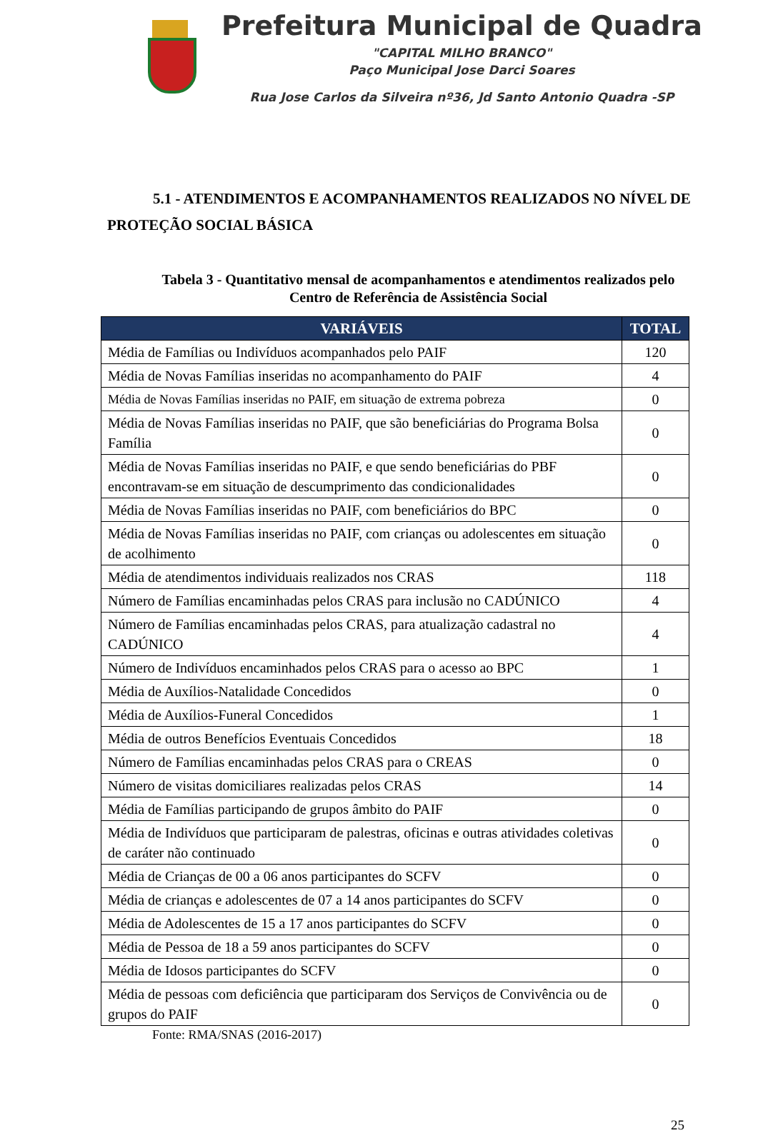Prefeitura Municipal de Quadra
"CAPITAL MILHO BRANCO"
Paço Municipal Jose Darci Soares
Rua Jose Carlos da Silveira nº36, Jd Santo Antonio Quadra -SP
5.1 - ATENDIMENTOS E ACOMPANHAMENTOS REALIZADOS NO NÍVEL DE PROTEÇÃO SOCIAL BÁSICA
Tabela 3 - Quantitativo mensal de acompanhamentos e atendimentos realizados pelo Centro de Referência de Assistência Social
| VARIÁVEIS | TOTAL |
| --- | --- |
| Média de Famílias ou Indivíduos acompanhados pelo PAIF | 120 |
| Média de Novas Famílias inseridas no acompanhamento do PAIF | 4 |
| Média de Novas Famílias inseridas no PAIF, em situação de extrema pobreza | 0 |
| Média de Novas Famílias inseridas no PAIF, que são beneficiárias do Programa Bolsa Família | 0 |
| Média de Novas Famílias inseridas no PAIF, e que sendo beneficiárias do PBF encontravam-se em situação de descumprimento das condicionalidades | 0 |
| Média de Novas Famílias inseridas no PAIF, com beneficiários do BPC | 0 |
| Média de Novas Famílias inseridas no PAIF, com crianças ou adolescentes em situação de acolhimento | 0 |
| Média de atendimentos individuais realizados nos CRAS | 118 |
| Número de Famílias encaminhadas pelos CRAS para inclusão no CADÚNICO | 4 |
| Número de Famílias encaminhadas pelos CRAS, para atualização cadastral no CADÚNICO | 4 |
| Número de Indivíduos encaminhados pelos CRAS para o acesso ao BPC | 1 |
| Média de Auxílios-Natalidade Concedidos | 0 |
| Média de Auxílios-Funeral Concedidos | 1 |
| Média de outros Benefícios Eventuais Concedidos | 18 |
| Número de Famílias encaminhadas pelos CRAS para o CREAS | 0 |
| Número de visitas domiciliares realizadas pelos CRAS | 14 |
| Média de Famílias participando de grupos âmbito do PAIF | 0 |
| Média de Indivíduos que participaram de palestras, oficinas e outras atividades coletivas de caráter não continuado | 0 |
| Média de Crianças de 00 a 06 anos participantes do SCFV | 0 |
| Média de crianças e adolescentes de 07 a 14 anos participantes do SCFV | 0 |
| Média de Adolescentes de 15 a 17 anos participantes do SCFV | 0 |
| Média de Pessoa de 18 a 59 anos participantes do SCFV | 0 |
| Média de Idosos participantes do SCFV | 0 |
| Média de pessoas com deficiência que participaram dos Serviços de Convivência ou de grupos do PAIF | 0 |
Fonte: RMA/SNAS (2016-2017)
25